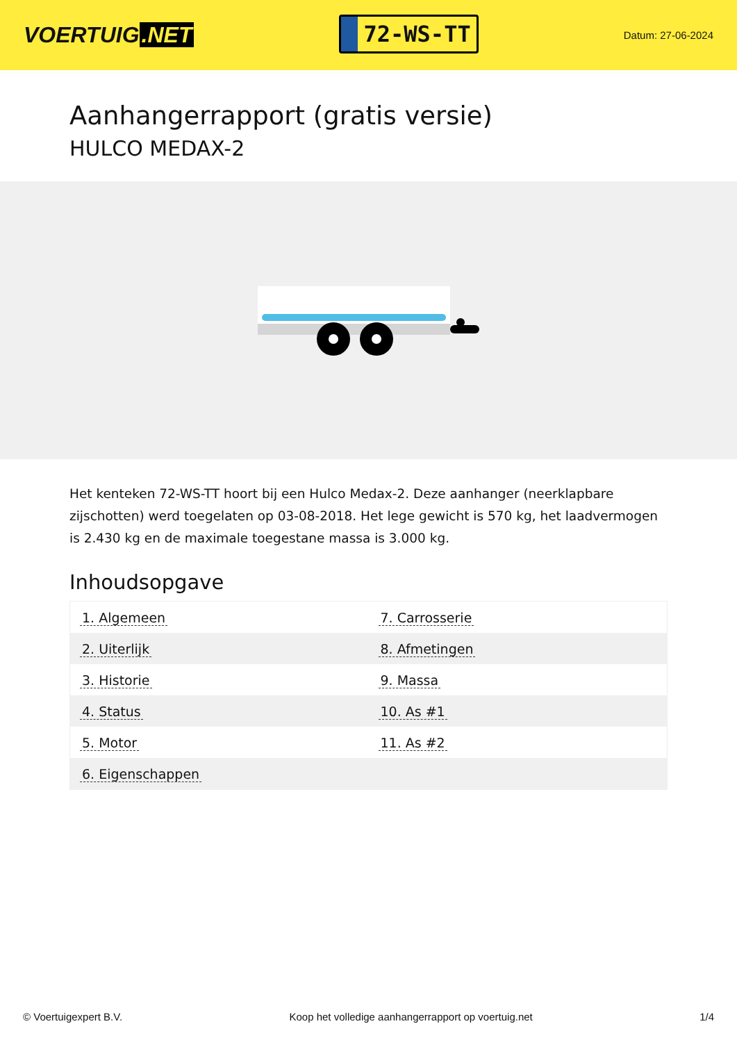VOERTUIG.NET
72-WS-TT
Datum: 27-06-2024
Aanhangerrapport (gratis versie)
HULCO MEDAX-2
Het kenteken 72-WS-TT hoort bij een Hulco Medax-2. Deze aanhanger (neerklapbare zijschotten) werd toegelaten op 03-08-2018. Het lege gewicht is 570 kg, het laadvermogen is 2.430 kg en de maximale toegestane massa is 3.000 kg.
Inhoudsopgave
| 1. Algemeen | 7. Carrosserie |
| 2. Uiterlijk | 8. Afmetingen |
| 3. Historie | 9. Massa |
| 4. Status | 10. As #1 |
| 5. Motor | 11. As #2 |
| 6. Eigenschappen | |
© Voertuigexpert B.V. Koop het volledige aanhangerrapport op voertuig.net 1/4